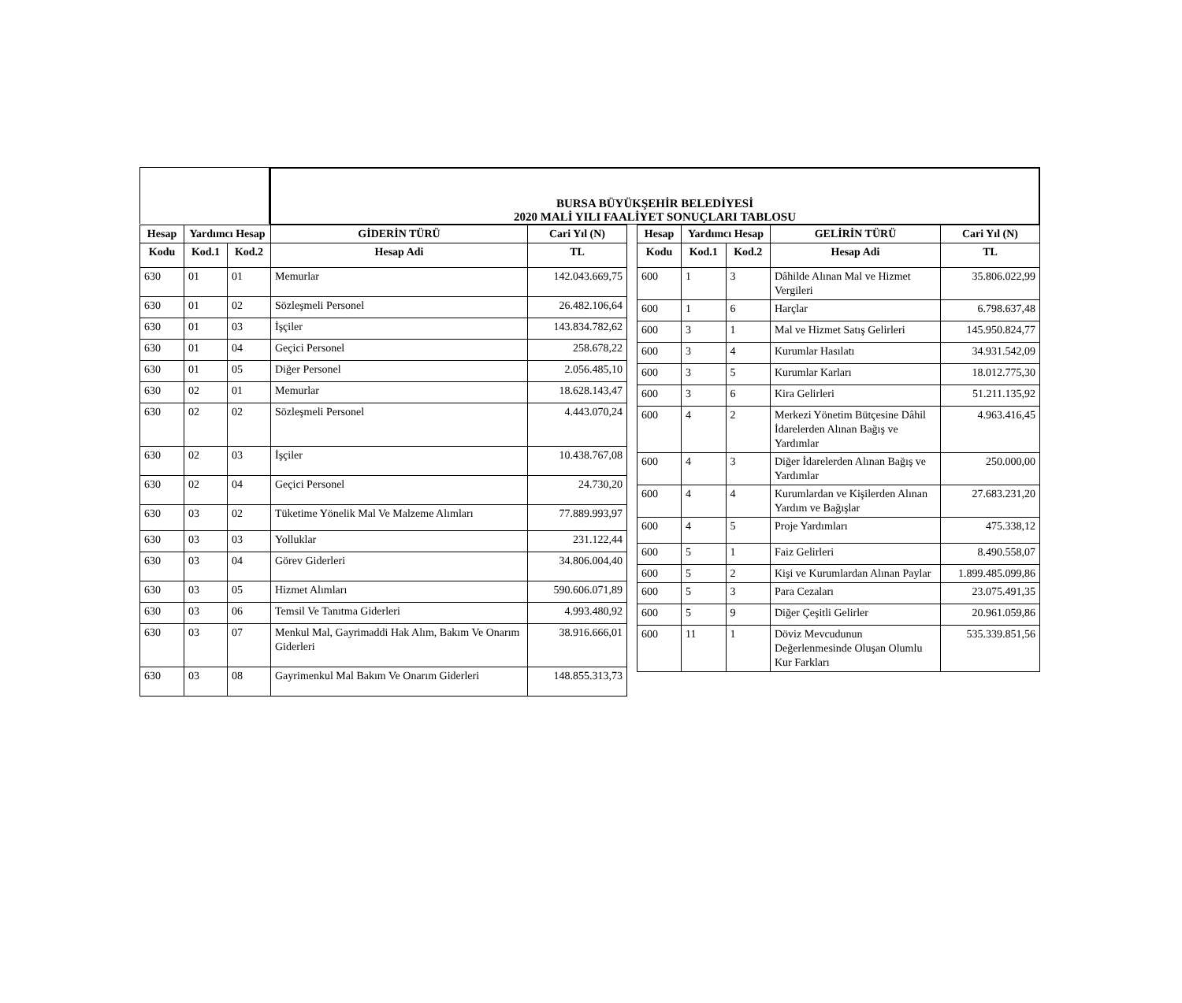BURSA BÜYÜKŞEHİR BELEDİYESİ
2020 MALİ YILI FAALİYET SONUÇLARI TABLOSU
| Hesap | Yardımcı Hesap | | GİDERİN TÜRÜ | Cari Yıl (N) |
| --- | --- | --- | --- | --- |
| Kodu | Kod.1 | Kod.2 | Hesap Adi | TL |
| 630 | 01 | 01 | Memurlar | 142.043.669,75 |
| 630 | 01 | 02 | Sözleşmeli Personel | 26.482.106,64 |
| 630 | 01 | 03 | İşçiler | 143.834.782,62 |
| 630 | 01 | 04 | Geçici Personel | 258.678,22 |
| 630 | 01 | 05 | Diğer Personel | 2.056.485,10 |
| 630 | 02 | 01 | Memurlar | 18.628.143,47 |
| 630 | 02 | 02 | Sözleşmeli Personel | 4.443.070,24 |
| 630 | 02 | 03 | İşçiler | 10.438.767,08 |
| 630 | 02 | 04 | Geçici Personel | 24.730,20 |
| 630 | 03 | 02 | Tüketime Yönelik Mal Ve Malzeme Alımları | 77.889.993,97 |
| 630 | 03 | 03 | Yolluklar | 231.122,44 |
| 630 | 03 | 04 | Görev Giderleri | 34.806.004,40 |
| 630 | 03 | 05 | Hizmet Alımları | 590.606.071,89 |
| 630 | 03 | 06 | Temsil Ve Tanıtma Giderleri | 4.993.480,92 |
| 630 | 03 | 07 | Menkul Mal, Gayrimaddi Hak Alım, Bakım Ve Onarım Giderleri | 38.916.666,01 |
| 630 | 03 | 08 | Gayrimenkul Mal Bakım Ve Onarım Giderleri | 148.855.313,73 |
| Hesap | Yardımcı Hesap | | GELİRİN TÜRÜ | Cari Yıl (N) |
| --- | --- | --- | --- | --- |
| Kodu | Kod.1 | Kod.2 | Hesap Adi | TL |
| 600 | 1 | 3 | Dâhilde Alınan Mal ve Hizmet Vergileri | 35.806.022,99 |
| 600 | 1 | 6 | Harçlar | 6.798.637,48 |
| 600 | 3 | 1 | Mal ve Hizmet Satış Gelirleri | 145.950.824,77 |
| 600 | 3 | 4 | Kurumlar Hasılatı | 34.931.542,09 |
| 600 | 3 | 5 | Kurumlar Karları | 18.012.775,30 |
| 600 | 3 | 6 | Kira Gelirleri | 51.211.135,92 |
| 600 | 4 | 2 | Merkezi Yönetim Bütçesine Dâhil İdarelerden Alınan Bağış ve Yardımlar | 4.963.416,45 |
| 600 | 4 | 3 | Diğer İdarelerden Alınan Bağış ve Yardımlar | 250.000,00 |
| 600 | 4 | 4 | Kurumlardan ve Kişilerden Alınan Yardım ve Bağışlar | 27.683.231,20 |
| 600 | 4 | 5 | Proje Yardımları | 475.338,12 |
| 600 | 5 | 1 | Faiz Gelirleri | 8.490.558,07 |
| 600 | 5 | 2 | Kişi ve Kurumlardan Alınan Paylar | 1.899.485.099,86 |
| 600 | 5 | 3 | Para Cezaları | 23.075.491,35 |
| 600 | 5 | 9 | Diğer Çeşitli Gelirler | 20.961.059,86 |
| 600 | 11 | 1 | Döviz Mevcudunun Değerlenmesinde Oluşan Olumlu Kur Farkları | 535.339.851,56 |